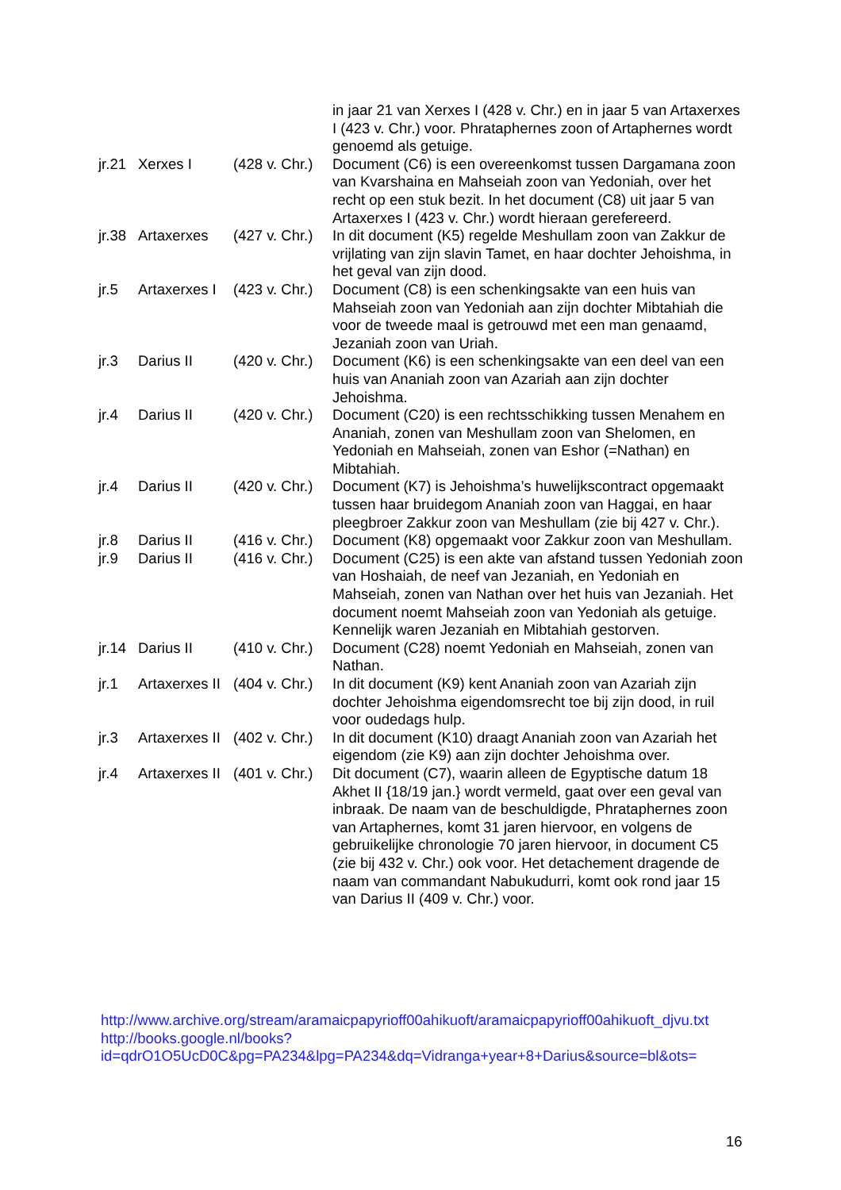| | | | in jaar 21 van Xerxes I (428 v. Chr.) en in jaar 5 van Artaxerxes I (423 v. Chr.) voor. Phrataphernes zoon of Artaphernes wordt genoemd als getuige. |
| jr.21 | Xerxes I | (428 v. Chr.) | Document (C6) is een overeenkomst tussen Dargamana zoon van Kvarshaina en Mahseiah zoon van Yedoniah, over het recht op een stuk bezit. In het document (C8) uit jaar 5 van Artaxerxes I (423 v. Chr.) wordt hieraan gerefereerd. |
| jr.38 | Artaxerxes | (427 v. Chr.) | In dit document (K5) regelde Meshullam zoon van Zakkur de vrijlating van zijn slavin Tamet, en haar dochter Jehoishma, in het geval van zijn dood. |
| jr.5 | Artaxerxes I | (423 v. Chr.) | Document (C8) is een schenkingsakte van een huis van Mahseiah zoon van Yedoniah aan zijn dochter Mibtahiah die voor de tweede maal is getrouwd met een man genaamd, Jezaniah zoon van Uriah. |
| jr.3 | Darius II | (420 v. Chr.) | Document (K6) is een schenkingsakte van een deel van een huis van Ananiah zoon van Azariah aan zijn dochter Jehoishma. |
| jr.4 | Darius II | (420 v. Chr.) | Document (C20) is een rechtsschikking tussen Menahem en Ananiah, zonen van Meshullam zoon van Shelomen, en Yedoniah en Mahseiah, zonen van Eshor (=Nathan) en Mibtahiah. |
| jr.4 | Darius II | (420 v. Chr.) | Document (K7) is Jehoishma’s huwelijkscontract opgemaakt tussen haar bruidegom Ananiah zoon van Haggai, en haar pleegbroer Zakkur zoon van Meshullam (zie bij 427 v. Chr.). |
| jr.8 | Darius II | (416 v. Chr.) | Document (K8) opgemaakt voor Zakkur zoon van Meshullam. |
| jr.9 | Darius II | (416 v. Chr.) | Document (C25) is een akte van afstand tussen Yedoniah zoon van Hoshaiah, de neef van Jezaniah, en Yedoniah en Mahseiah, zonen van Nathan over het huis van Jezaniah. Het document noemt Mahseiah zoon van Yedoniah als getuige. Kennelijk waren Jezaniah en Mibtahiah gestorven. |
| jr.14 | Darius II | (410 v. Chr.) | Document (C28) noemt Yedoniah en Mahseiah, zonen van Nathan. |
| jr.1 | Artaxerxes II | (404 v. Chr.) | In dit document (K9) kent Ananiah zoon van Azariah zijn dochter Jehoishma eigendomsrecht toe bij zijn dood, in ruil voor oudedags hulp. |
| jr.3 | Artaxerxes II | (402 v. Chr.) | In dit document (K10) draagt Ananiah zoon van Azariah het eigendom (zie K9) aan zijn dochter Jehoishma over. |
| jr.4 | Artaxerxes II | (401 v. Chr.) | Dit document (C7), waarin alleen de Egyptische datum 18 Akhet II {18/19 jan.} wordt vermeld, gaat over een geval van inbraak. De naam van de beschuldigde, Phrataphernes zoon van Artaphernes, komt 31 jaren hiervoor, en volgens de gebruikelijke chronologie 70 jaren hiervoor, in document C5 (zie bij 432 v. Chr.) ook voor. Het detachement dragende de naam van commandant Nabukudurri, komt ook rond jaar 15 van Darius II (409 v. Chr.) voor. |
http://www.archive.org/stream/aramaicpapyrioff00ahikuoft/aramaicpapyrioff00ahikuoft_djvu.txt
http://books.google.nl/books?
id=qdrO1O5UcD0C&pg=PA234&lpg=PA234&dq=Vidranga+year+8+Darius&source=bl&ots=
16